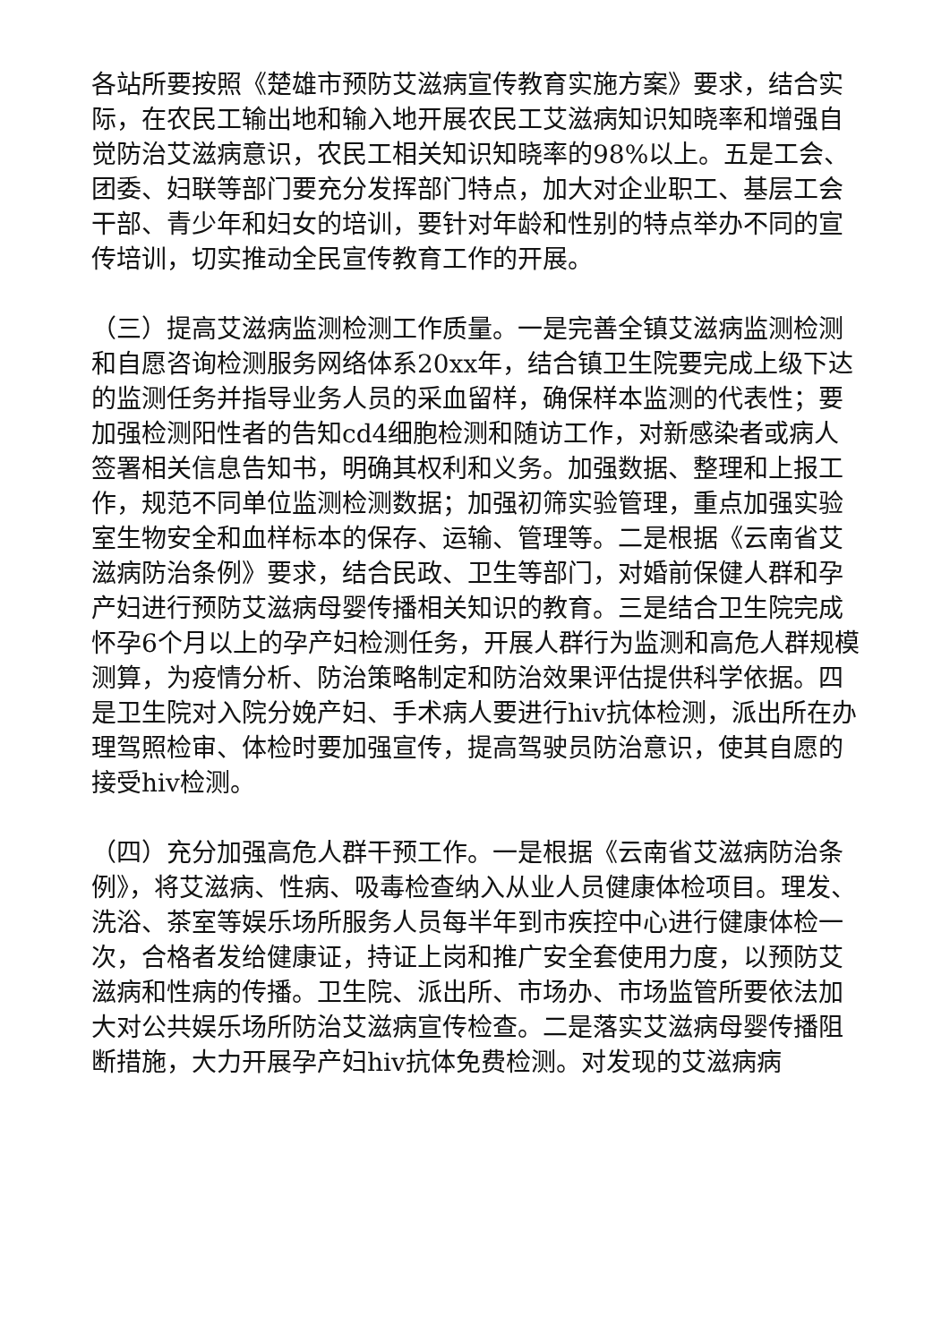各站所要按照《楚雄市预防艾滋病宣传教育实施方案》要求，结合实际，在农民工输出地和输入地开展农民工艾滋病知识知晓率和增强自觉防治艾滋病意识，农民工相关知识知晓率的98%以上。五是工会、团委、妇联等部门要充分发挥部门特点，加大对企业职工、基层工会干部、青少年和妇女的培训，要针对年龄和性别的特点举办不同的宣传培训，切实推动全民宣传教育工作的开展。
（三）提高艾滋病监测检测工作质量。一是完善全镇艾滋病监测检测和自愿咨询检测服务网络体系20xx年，结合镇卫生院要完成上级下达的监测任务并指导业务人员的采血留样，确保样本监测的代表性；要加强检测阳性者的告知cd4细胞检测和随访工作，对新感染者或病人签署相关信息告知书，明确其权利和义务。加强数据、整理和上报工作，规范不同单位监测检测数据；加强初筛实验管理，重点加强实验室生物安全和血样标本的保存、运输、管理等。二是根据《云南省艾滋病防治条例》要求，结合民政、卫生等部门，对婚前保健人群和孕产妇进行预防艾滋病母婴传播相关知识的教育。三是结合卫生院完成怀孕6个月以上的孕产妇检测任务，开展人群行为监测和高危人群规模测算，为疫情分析、防治策略制定和防治效果评估提供科学依据。四是卫生院对入院分娩产妇、手术病人要进行hiv抗体检测，派出所在办理驾照检审、体检时要加强宣传，提高驾驶员防治意识，使其自愿的接受hiv检测。
（四）充分加强高危人群干预工作。一是根据《云南省艾滋病防治条例》，将艾滋病、性病、吸毒检查纳入从业人员健康体检项目。理发、洗浴、茶室等娱乐场所服务人员每半年到市疾控中心进行健康体检一次，合格者发给健康证，持证上岗和推广安全套使用力度，以预防艾滋病和性病的传播。卫生院、派出所、市场办、市场监管所要依法加大对公共娱乐场所防治艾滋病宣传检查。二是落实艾滋病母婴传播阻断措施，大力开展孕产妇hiv抗体免费检测。对发现的艾滋病病